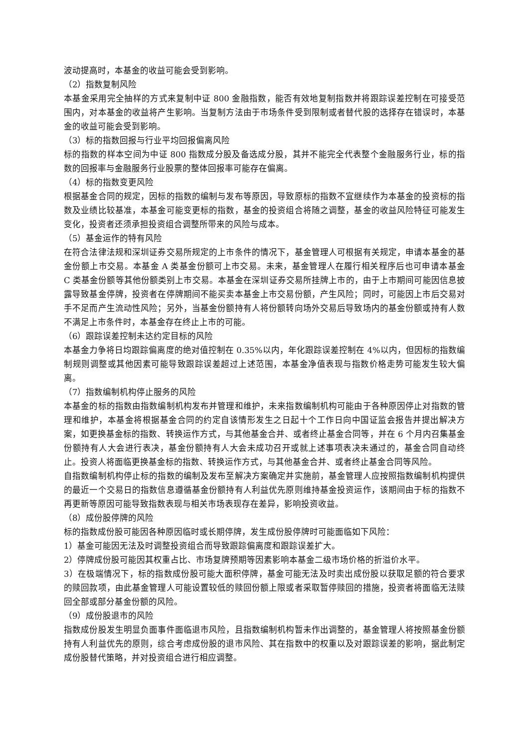波动提高时，本基金的收益可能会受到影响。
（2）指数复制风险
本基金采用完全抽样的方式来复制中证 800 金融指数，能否有效地复制指数并将跟踪误差控制在可接受范围内，对本基金的收益将产生影响。当复制方法由于市场条件受到限制或者替代股的选择存在错误时，本基金的收益可能会受到影响。
（3）标的指数回报与行业平均回报偏离风险
标的指数的样本空间为中证 800 指数成分股及备选成分股，其并不能完全代表整个金融服务行业，标的指数的回报率与金融服务行业股票的整体回报率可能存在偏离。
（4）标的指数变更风险
根据基金合同的规定，因标的指数的编制与发布等原因，导致原标的指数不宜继续作为本基金的投资标的指数及业绩比较基准，本基金可能变更标的指数，基金的投资组合将随之调整，基金的收益风险特征可能发生变化，投资者还须承担投资组合调整所带来的风险与成本。
（5）基金运作的特有风险
在符合法律法规和深圳证券交易所规定的上市条件的情况下，基金管理人可根据有关规定，申请本基金的基金份额上市交易。本基金 A 类基金份额可上市交易。未来，基金管理人在履行相关程序后也可申请本基金 C 类基金份额等其他份额类别上市交易。本基金在深圳证券交易所挂牌上市的，由于上市期间可能因信息披露导致基金停牌，投资者在停牌期间不能买卖本基金上市交易份额，产生风险；同时，可能因上市后交易对手不足而产生流动性风险；另外，当基金份额持有人将份额转向场外交易后导致场内的基金份额或持有人数不满足上市条件时，本基金存在终止上市的可能。
（6）跟踪误差控制未达约定目标的风险
本基金力争将日均跟踪偏离度的绝对值控制在 0.35%以内，年化跟踪误差控制在 4%以内，但因标的指数编制规则调整或其他因素可能导致跟踪误差超过上述范围，本基金净值表现与指数价格走势可能发生较大偏离。
（7）指数编制机构停止服务的风险
本基金的标的指数由指数编制机构发布并管理和维护，未来指数编制机构可能由于各种原因停止对指数的管理和维护，本基金将根据基金合同的约定自该情形发生之日起十个工作日向中国证监会报告并提出解决方案，如更换基金标的指数、转换运作方式，与其他基金合并、或者终止基金合同等，并在 6 个月内召集基金份额持有人大会进行表决，基金份额持有人大会未成功召开或就上述事项表决未通过的，基金合同自动终止。投资人将面临更换基金标的指数、转换运作方式，与其他基金合并、或者终止基金合同等风险。
自指数编制机构停止标的指数的编制及发布至解决方案确定并实施前，基金管理人应按照指数编制机构提供的最近一个交易日的指数信息遵循基金份额持有人利益优先原则维持基金投资运作，该期间由于标的指数不再更新等原因可能导致指数表现与相关市场表现存在差异，影响投资收益。
（8）成份股停牌的风险
标的指数成份股可能因各种原因临时或长期停牌，发生成份股停牌时可能面临如下风险：
1）基金可能因无法及时调整投资组合而导致跟踪偏离度和跟踪误差扩大。
2）停牌成份股可能因其权重占比、市场复牌预期等因素影响本基金二级市场价格的折溢价水平。
3）在极端情况下，标的指数成份股可能大面积停牌，基金可能无法及时卖出成份股以获取足额的符合要求的赎回款项，由此基金管理人可能设置较低的赎回份额上限或者采取暂停赎回的措施，投资者将面临无法赎回全部或部分基金份额的风险。
（9）成份股退市的风险
指数成份股发生明显负面事件面临退市风险，且指数编制机构暂未作出调整的，基金管理人将按照基金份额持有人利益优先的原则，综合考虑成份股的退市风险、其在指数中的权重以及对跟踪误差的影响，据此制定成份股替代策略，并对投资组合进行相应调整。